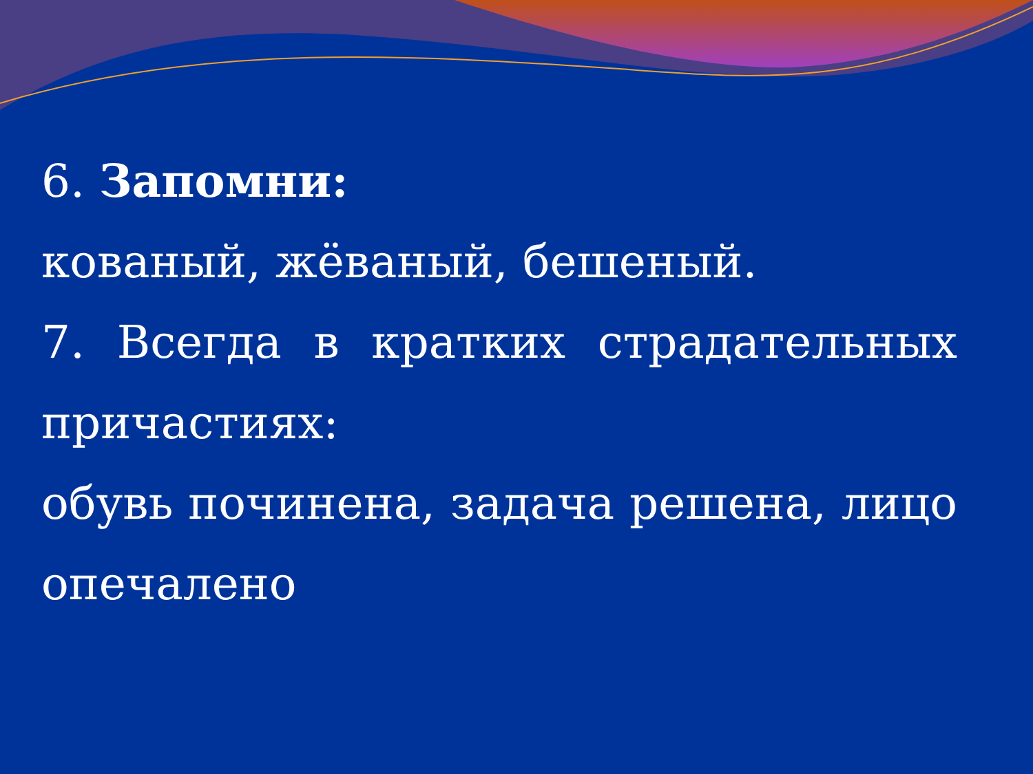6. Запомни:
кованый, жёваный, бешеный.
7. Всегда в кратких страдательных причастиях:
обувь починена, задача решена, лицо опечалено